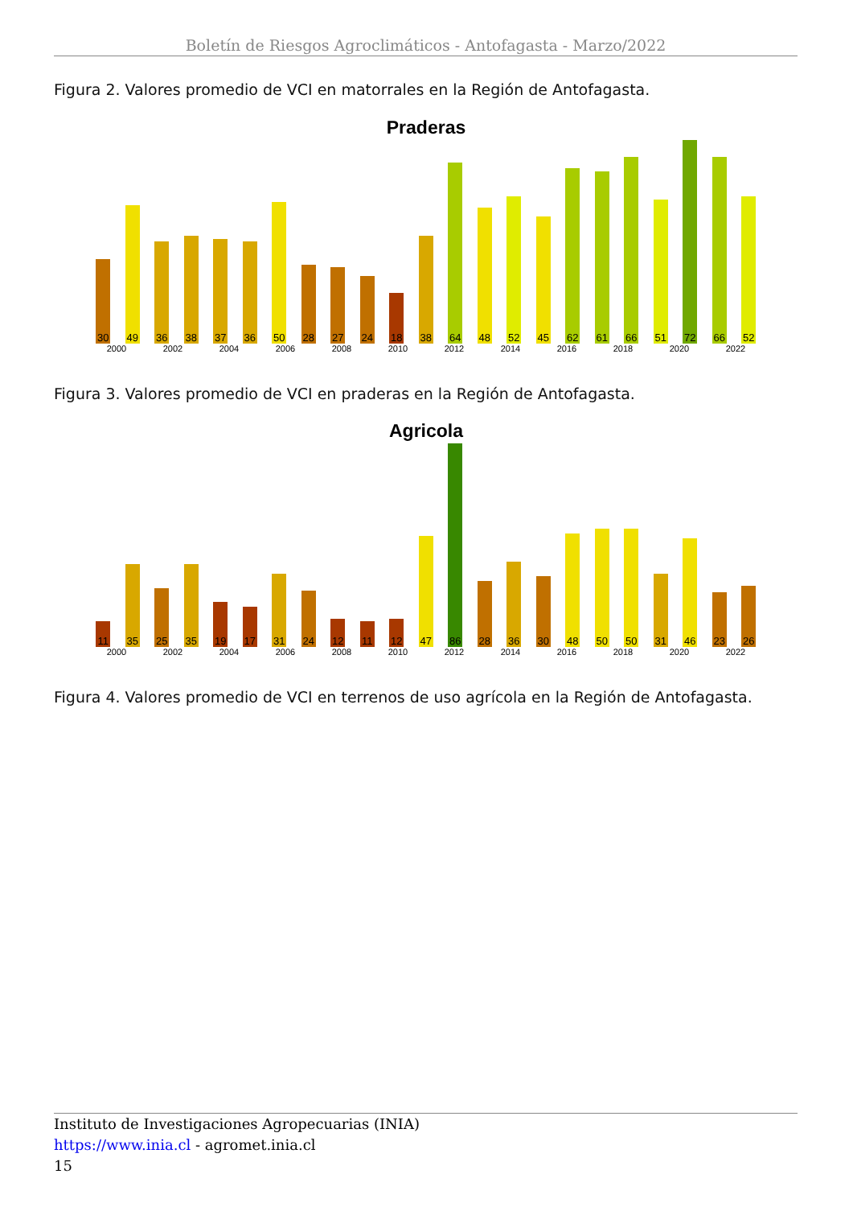Boletín de Riesgos Agroclimáticos - Antofagasta - Marzo/2022
Figura 2. Valores promedio de VCI en matorrales en la Región de Antofagasta.
Praderas
30
49
36
38
37
36
50
28
27
24
18
38
64
48
52
45
62
61
66
51
72
66
52
2000 2002 2004 2006 2008 2010 2012 2014 2016 2018 2020 2022
Figura 3. Valores promedio de VCI en praderas en la Región de Antofagasta.
Agricola
11
35
25
35
19
17
31
24
12
11
12
47
86
28
36
30
48
50
50
31
46
23
26
2000 2002 2004 2006 2008 2010 2012 2014 2016 2018 2020 2022
Figura 4. Valores promedio de VCI en terrenos de uso agrícola en la Región de Antofagasta.
Instituto de Investigaciones Agropecuarias (INIA)
https://www.inia.cl - agromet.inia.cl
15